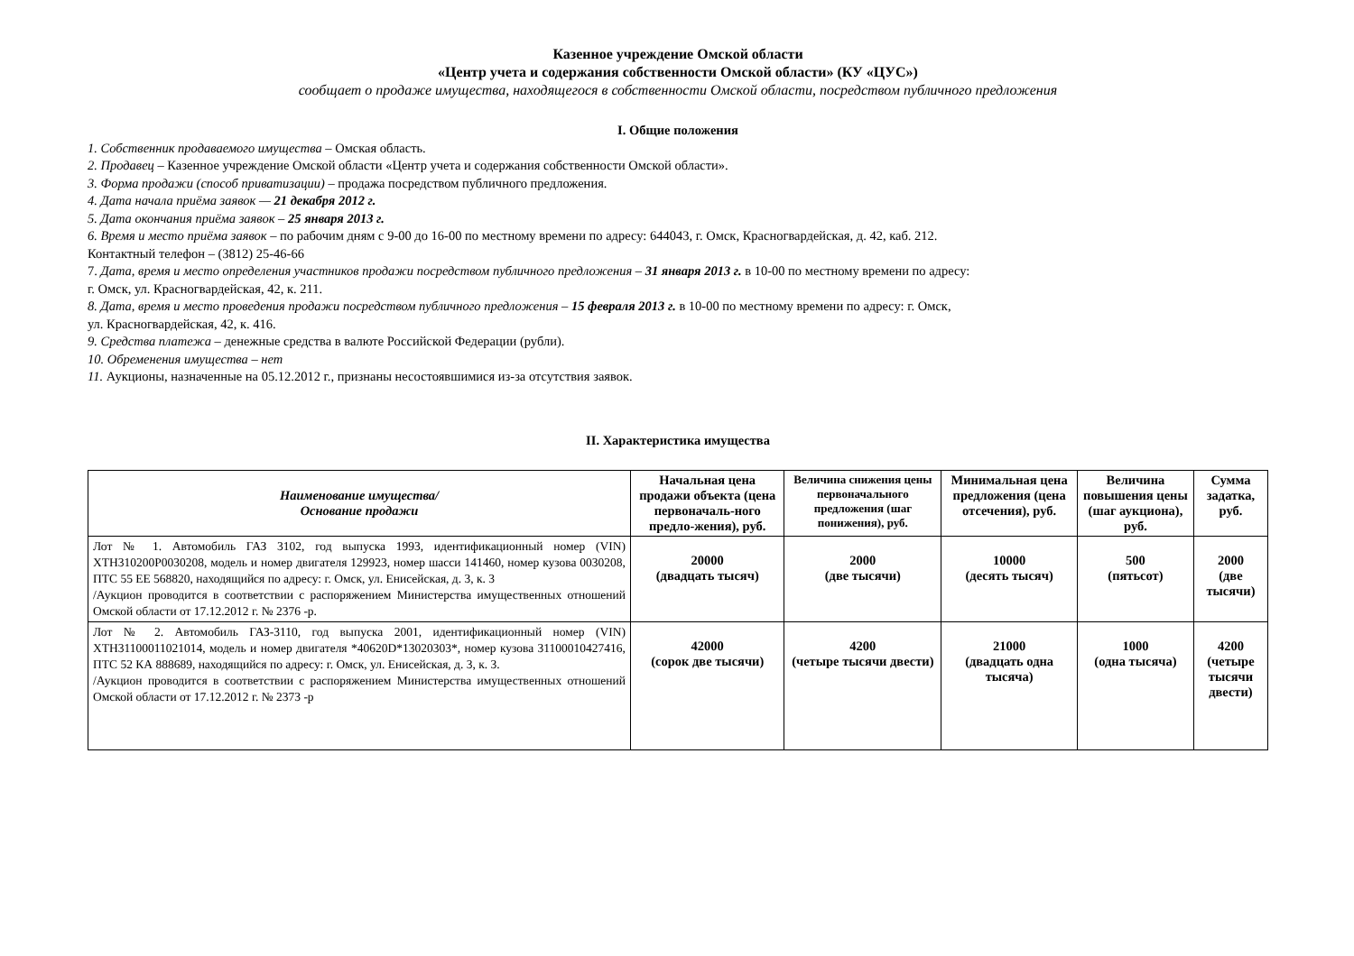Казенное учреждение Омской области
«Центр учета и содержания собственности Омской области» (КУ «ЦУС»)
сообщает о продаже имущества, находящегося в собственности Омской области, посредством публичного предложения
I. Общие положения
1. Собственник продаваемого имущества – Омская область.
2. Продавец – Казенное учреждение Омской области «Центр учета и содержания собственности Омской области».
3. Форма продажи (способ приватизации) – продажа посредством публичного предложения.
4. Дата начала приёма заявок — 21 декабря 2012 г.
5. Дата окончания приёма заявок – 25 января 2013 г.
6. Время и место приёма заявок – по рабочим дням с 9-00 до 16-00 по местному времени по адресу: 644043, г. Омск, Красногвардейская, д. 42, каб. 212.
Контактный телефон – (3812) 25-46-66
7. Дата, время и место определения участников продажи посредством публичного предложения – 31 января 2013 г. в 10-00 по местному времени по адресу:
г. Омск, ул. Красногвардейская, 42, к. 211.
8. Дата, время и место проведения продажи посредством публичного предложения – 15 февраля 2013 г. в 10-00 по местному времени по адресу: г. Омск,
ул. Красногвардейская, 42, к. 416.
9. Средства платежа – денежные средства в валюте Российской Федерации (рубли).
10. Обременения имущества – нет
11. Аукционы, назначенные на 05.12.2012 г., признаны несостоявшимися из-за отсутствия заявок.
II. Характеристика имущества
| Наименование имущества/ Основание продажи | Начальная цена продажи объекта (цена первоначаль-ного предло-жения), руб. | Величина снижения цены первоначального предложения (шаг понижения), руб. | Минимальная цена предложения (цена отсечения), руб. | Величина повышения цены (шаг аукциона), руб. | Сумма задатка, руб. |
| --- | --- | --- | --- | --- | --- |
| Лот № 1. Автомобиль ГАЗ 3102, год выпуска 1993, идентификационный номер (VIN) XTH310200P0030208, модель и номер двигателя 129923, номер шасси 141460, номер кузова 0030208, ПТС 55 ЕЕ 568820, находящийся по адресу: г. Омск, ул. Енисейская, д. 3, к. 3 /Аукцион проводится в соответствии с распоряжением Министерства имущественных отношений Омской области от 17.12.2012 г. № 2376 -р. | 20000 (двадцать тысяч) | 2000 (две тысячи) | 10000 (десять тысяч) | 500 (пятьсот) | 2000 (две тысячи) |
| Лот № 2. Автомобиль ГАЗ-3110, год выпуска 2001, идентификационный номер (VIN) XTH31100011021014, модель и номер двигателя *40620D*13020303*, номер кузова 31100010427416, ПТС 52 КА 888689, находящийся по адресу: г. Омск, ул. Енисейская, д. 3, к. 3. /Аукцион проводится в соответствии с распоряжением Министерства имущественных отношений Омской области от 17.12.2012 г. № 2373 -р | 42000 (сорок две тысячи) | 4200 (четыре тысячи двести) | 21000 (двадцать одна тысяча) | 1000 (одна тысяча) | 4200 (четыре тысячи двести) |